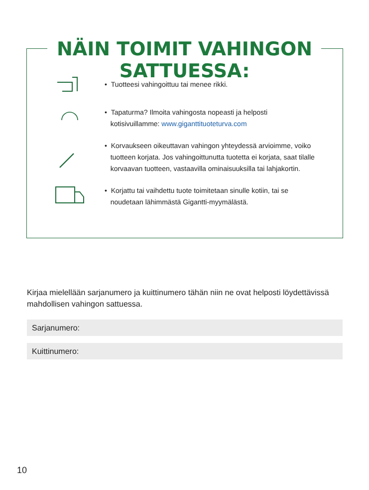NÄIN TOIMIT VAHINGON SATTUESSA:
• Tuotteesi vahingoittuu tai menee rikki.
• Tapaturma? Ilmoita vahingosta nopeasti ja helposti
kotisivuillamme: www.giganttituoteturva.com
• Korvaukseen oikeuttavan vahingon yhteydessä arvioimme, voiko
tuotteen korjata. Jos vahingoittunutta tuotetta ei korjata, saat tilalle
korvaavan tuotteen, vastaavilla ominaisuuksilla tai lahjakortin.
• Korjattu tai vaihdettu tuote toimitetaan sinulle kotiin, tai se
noudetaan lähimmästä Gigantti-myymälästä.
Kirjaa mielellään sarjanumero ja kuittinumero tähän niin ne ovat helposti löydettävissä mahdollisen vahingon sattuessa.
Sarjanumero:
Kuittinumero:
10